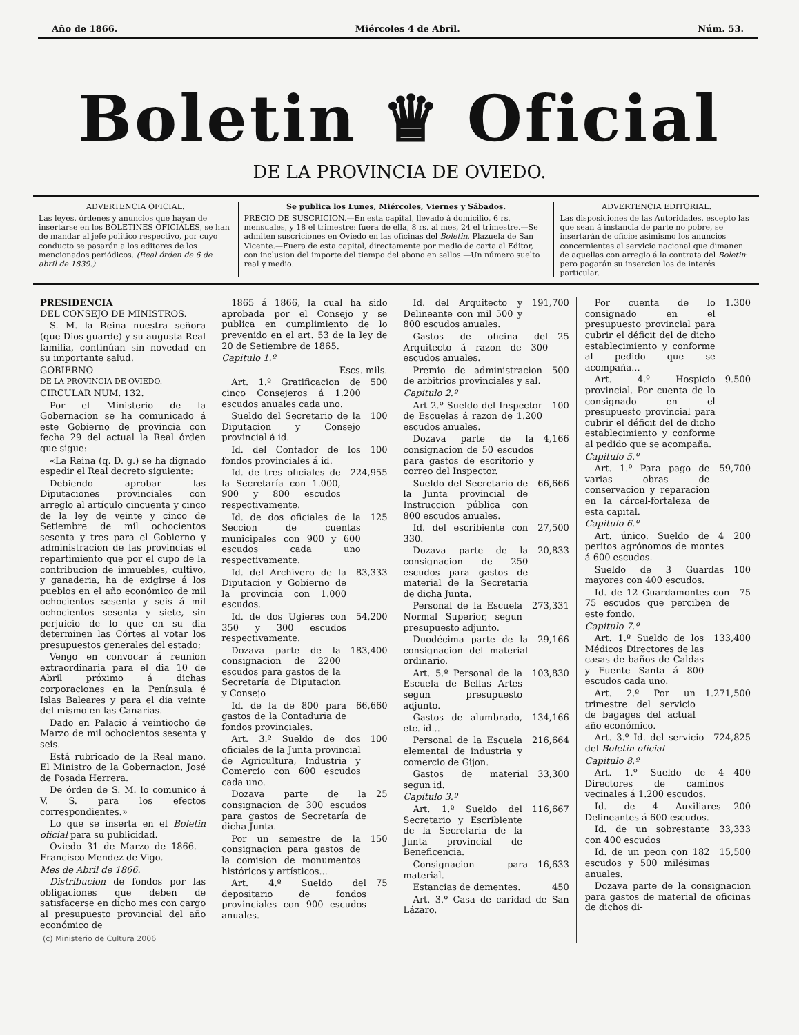Año de 1866. Miércoles 4 de Abril. Núm. 53.
Boletin ♛ Oficial
DE LA PROVINCIA DE OVIEDO.
ADVERTENCIA OFICIAL.
Las leyes, órdenes y anuncios que hayan de insertarse en los BOLETINES OFICIALES, se han de mandar al jefe político respectivo, por cuyo conducto se pasarán a los editores de los mencionados periódicos. (Real órden de 6 de abril de 1839.)
Se publica los Lunes, Miércoles, Viernes y Sábados.
PRECIO DE SUSCRICION.—En esta capital, llevado á domicilio, 6 rs. mensuales, y 18 el trimestre: fuera de ella, 8 rs. al mes, 24 el trimestre.—Se admiten suscriciones en Oviedo en las oficinas del Boletin, Plazuela de San Vicente.—Fuera de esta capital, directamente por medio de carta al Editor, con inclusion del importe del tiempo del abono en sellos.—Un número suelto real y medio.
ADVERTENCIA EDITORIAL.
Las disposiciones de las Autoridades, escepto las que sean á instancia de parte no pobre, se insertarán de oficio: asimismo los anuncios concernientes al servicio nacional que dimanen de aquellas con arreglo á la contrata del Boletin: pero pagarán su insercion los de interés particular.
PRESIDENCIA
DEL CONSEJO DE MINISTROS.
S. M. la Reina nuestra señora (que Dios guarde) y su augusta Real familia, continúan sin novedad en su importante salud.
GOBIERNO
DE LA PROVINCIA DE OVIEDO.
CIRCULAR NUM. 132.
Por el Ministerio de la Gobernacion se ha comunicado á este Gobierno de provincia con fecha 29 del actual la Real órden que sigue:
«La Reina (q. D. g.) se ha dignado espedir el Real decreto siguiente:
Debiendo aprobar las Diputaciones provinciales con arreglo al artículo cincuenta y cinco de la ley de veinte y cinco de Setiembre de mil ochocientos sesenta y tres para el Gobierno y administracion de las provincias el repartimiento que por el cupo de la contribucion de inmuebles, cultivo, y ganaderia, ha de exigirse á los pueblos en el año económico de mil ochocientos sesenta y seis á mil ochocientos sesenta y siete, sin perjuicio de lo que en su dia determinen las Córtes al votar los presupuestos generales del estado;
Vengo en convocar á reunion extraordinaria para el dia 10 de Abril próximo á dichas corporaciones en la Península é Islas Baleares y para el dia veinte del mismo en las Canarias.
Dado en Palacio á veintiocho de Marzo de mil ochocientos sesenta y seis.
Está rubricado de la Real mano. El Ministro de la Gobernacion, José de Posada Herrera.
De órden de S. M. lo comunico á V. S. para los efectos correspondientes.»
Lo que se inserta en el Boletin oficial para su publicidad.
Oviedo 31 de Marzo de 1866.—Francisco Mendez de Vigo.
Mes de Abril de 1866.
Distribucion de fondos por las obligaciones que deben de satisfacerse en dicho mes con cargo al presupuesto provincial del año económico de
(c) Ministerio de Cultura 2006
1865 á 1866, la cual ha sido aprobada por el Consejo y se publica en cumplimiento de lo prevenido en el art. 53 de la ley de 20 de Setiembre de 1865.
Capitulo 1.º
Escs. mils.
Art. 1.º Gratificacion de cinco Consejeros á 1.200 escudos anuales cada uno. 500
Sueldo del Secretario de la Diputacion y Consejo provincial á id. 100
Id. del Contador de los fondos provinciales á id. 100
Id. de tres oficiales de la Secretaría con 1.000, 900 y 800 escudos respectivamente. 224,955
Id. de dos oficiales de la Seccion de cuentas municipales con 900 y 600 escudos cada uno respectivamente. 125
Id. del Archivero de la Diputacion y Gobierno de la provincia con 1.000 escudos. 83,333
Id. de dos Ugieres con 350 y 300 escudos respectivamente. 54,200
Dozava parte de la consignacion de 2200 escudos para gastos de la Secretaría de Diputacion y Consejo 183,400
Id. de la de 800 para gastos de la Contaduria de fondos provinciales. 66,660
Art. 3.º Sueldo de dos oficiales de la Junta provincial de Agricultura, Industria y Comercio con 600 escudos cada uno. 100
Dozava parte de la consignacion de 300 escudos para gastos de Secretaría de dicha Junta. 25
Por un semestre de la consignacion para gastos de la comision de monumentos históricos y artísticos... 150
Art. 4.º Sueldo del depositario de fondos provinciales con 900 escudos anuales. 75
Id. del Arquitecto y Delineante con mil 500 y 800 escudos anuales. 191,700
Gastos de oficina del Arquitecto á razon de 300 escudos anuales. 25
Premio de administracion de arbitrios provinciales y sal. 500
Capitulo 2.º
Art 2.º Sueldo del Inspector de Escuelas á razon de 1.200 escudos anuales. 100
Dozava parte de la consignacion de 50 escudos para gastos de escritorio y correo del Inspector. 4,166
Sueldo del Secretario de la Junta provincial de Instruccion pública con 800 escudos anuales. 66,666
Id. del escribiente con 330. 27,500
Dozava parte de la consignacion de 250 escudos para gastos de material de la Secretaria de dicha Junta. 20,833
Personal de la Escuela Normal Superior, segun presupuesto adjunto. 273,331
Duodécima parte de la consignacion del material ordinario. 29,166
Art. 5.º Personal de la Escuela de Bellas Artes segun presupuesto adjunto. 103,830
Gastos de alumbrado, etc. id... 134,166
Personal de la Escuela elemental de industria y comercio de Gijon. 216,664
Gastos de material segun id. 33,300
Capitulo 3.º
Art. 1.º Sueldo del Secretario y Escribiente de la Secretaria de la Junta provincial de Beneficencia. 116,667
Consignacion para material. 16,633
Estancias de dementes. 450
Art. 3.º Casa de caridad de San Lázaro.
Por cuenta de lo consignado en el presupuesto provincial para cubrir el déficit del de dicho establecimiento y conforme al pedido que se acompaña... 1.300
Art. 4.º Hospicio provincial. Por cuenta de lo consignado en el presupuesto provincial para cubrir el déficit del de dicho establecimiento y conforme al pedido que se acompaña. 9.500
Capitulo 5.º
Art. 1.º Para pago de varias obras de conservacion y reparacion en la cárcel-fortaleza de esta capital. 59,700
Capitulo 6.º
Art. único. Sueldo de 4 peritos agrónomos de montes á 600 escudos. 200
Sueldo de 3 Guardas mayores con 400 escudos. 100
Id. de 12 Guardamontes con 75 escudos que perciben de este fondo. 75
Capitulo 7.º
Art. 1.º Sueldo de los Médicos Directores de las casas de baños de Caldas y Fuente Santa á 800 escudos cada uno. 133,400
Art. 2.º Por un trimestre del servicio de bagages del actual año económico. 1.271,500
Art. 3.º Id. del servicio del Boletin oficial 724,825
Capitulo 8.º
Art. 1.º Sueldo de 4 Directores de caminos vecinales á 1.200 escudos. 400
Id. de 4 Auxiliares-Delineantes á 600 escudos. 200
Id. de un sobrestante con 400 escudos 33,333
Id. de un peon con 182 escudos y 500 milésimas anuales. 15,500
Dozava parte de la consignacion para gastos de material de oficinas de dichos di-